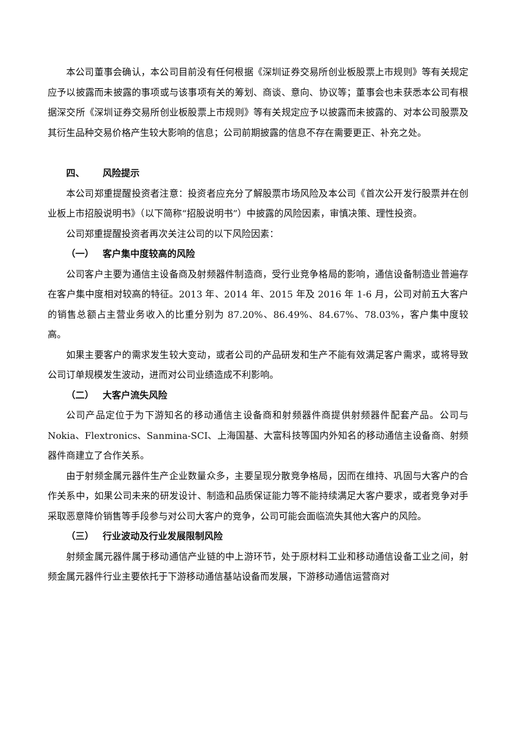本公司董事会确认，本公司目前没有任何根据《深圳证券交易所创业板股票上市规则》等有关规定应予以披露而未披露的事项或与该事项有关的筹划、商谈、意向、协议等；董事会也未获悉本公司有根据深交所《深圳证券交易所创业板股票上市规则》等有关规定应予以披露而未披露的、对本公司股票及其衍生品种交易价格产生较大影响的信息；公司前期披露的信息不存在需要更正、补充之处。
四、 风险提示
本公司郑重提醒投资者注意：投资者应充分了解股票市场风险及本公司《首次公开发行股票并在创业板上市招股说明书》（以下简称“招股说明书”）中披露的风险因素，审慎决策、理性投资。
公司郑重提醒投资者再次关注公司的以下风险因素：
（一） 客户集中度较高的风险
公司客户主要为通信主设备商及射频器件制造商，受行业竞争格局的影响，通信设备制造业普遍存在客户集中度相对较高的特征。2013 年、2014 年、2015 年及 2016 年 1-6 月，公司对前五大客户的销售总额占主营业务收入的比重分别为 87.20%、86.49%、84.67%、78.03%，客户集中度较高。
如果主要客户的需求发生较大变动，或者公司的产品研发和生产不能有效满足客户需求，或将导致公司订单规模发生波动，进而对公司业绩造成不利影响。
（二） 大客户流失风险
公司产品定位于为下游知名的移动通信主设备商和射频器件商提供射频器件配套产品。公司与 Nokia、Flextronics、Sanmina-SCI、上海国基、大富科技等国内外知名的移动通信主设备商、射频器件商建立了合作关系。
由于射频金属元器件生产企业数量众多，主要呈现分散竞争格局，因而在维持、巩固与大客户的合作关系中，如果公司未来的研发设计、制造和品质保证能力等不能持续满足大客户要求，或者竞争对手采取恶意降价销售等手段参与对公司大客户的竞争，公司可能会面临流失其他大客户的风险。
（三） 行业波动及行业发展限制风险
射频金属元器件属于移动通信产业链的中上游环节，处于原材料工业和移动通信设备工业之间，射频金属元器件行业主要依托于下游移动通信基站设备而发展，下游移动通信运营商对